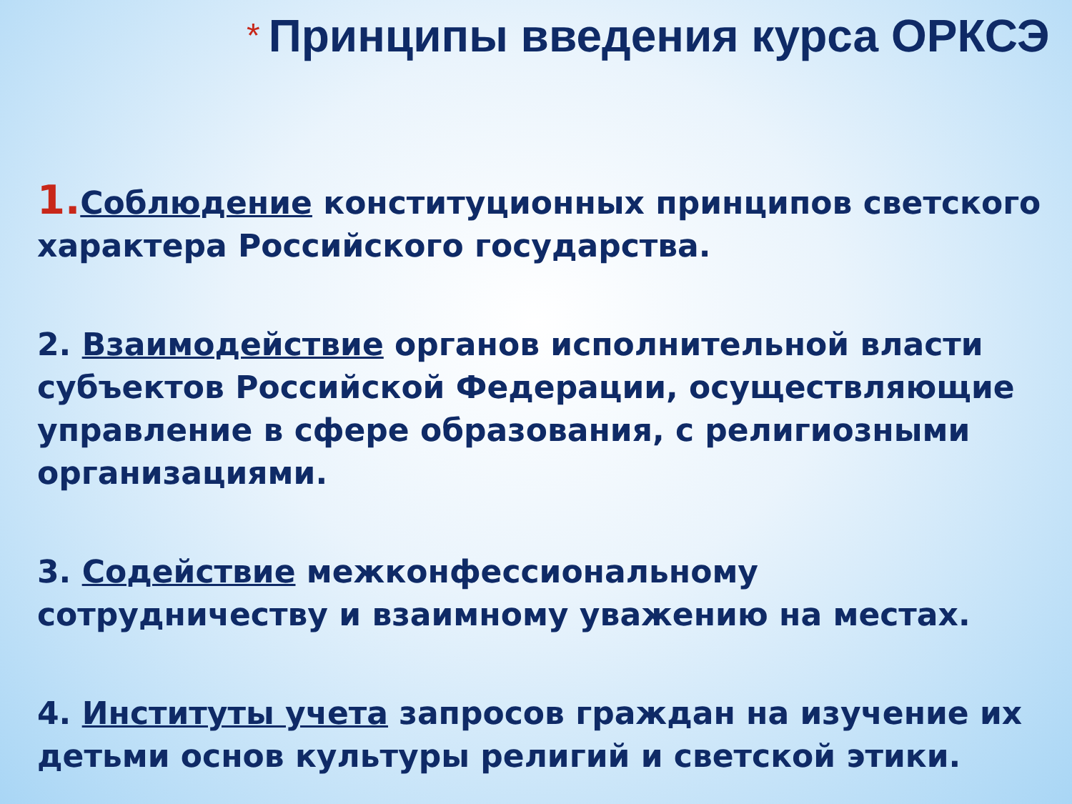* Принципы введения курса ОРКСЭ
1. Соблюдение конституционных принципов светского характера Российского государства.
2. Взаимодействие органов исполнительной власти субъектов Российской Федерации, осуществляющие управление в сфере образования, с религиозными организациями.
3. Содействие межконфессиональному сотрудничеству и взаимному уважению на местах.
4. Институты учета запросов граждан на изучение их детьми основ культуры религий и светской этики.